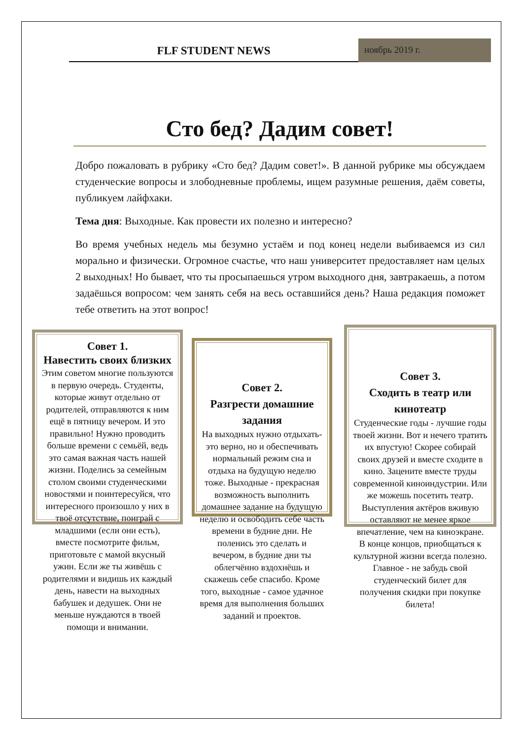FLF STUDENT NEWS
ноябрь 2019 г.
Сто бед? Дадим совет!
Добро пожаловать в рубрику «Сто бед? Дадим совет!». В данной рубрике мы обсуждаем студенческие вопросы и злободневные проблемы, ищем разумные решения, даём советы, публикуем лайфхаки.
Тема дня: Выходные. Как провести их полезно и интересно?
Во время учебных недель мы безумно устаём и под конец недели выбиваемся из сил морально и физически. Огромное счастье, что наш университет предоставляет нам целых 2 выходных! Но бывает, что ты просыпаешься утром выходного дня, завтракаешь, а потом задаёшься вопросом: чем занять себя на весь оставшийся день? Наша редакция поможет тебе ответить на этот вопрос!
Совет 1.
Навестить своих близких
Этим советом многие пользуются в первую очередь. Студенты, которые живут отдельно от родителей, отправляются к ним ещё в пятницу вечером. И это правильно! Нужно проводить больше времени с семьёй, ведь это самая важная часть нашей жизни. Поделись за семейным столом своими студенческими новостями и поинтересуйся, что интересного произошло у них в твоё отсутствие, поиграй с младшими (если они есть), вместе посмотрите фильм, приготовьте с мамой вкусный ужин. Если же ты живёшь с родителями и видишь их каждый день, навести на выходных бабушек и дедушек. Они не меньше нуждаются в твоей помощи и внимании.
Совет 2.
Разгрести домашние задания
На выходных нужно отдыхать- это верно, но и обеспечивать нормальный режим сна и отдыха на будущую неделю тоже. Выходные - прекрасная возможность выполнить домашнее задание на будущую неделю и освободить себе часть времени в будние дни. Не поленись это сделать и вечером, в будние дни ты облегчённо вздохнёшь и скажешь себе спасибо. Кроме того, выходные - самое удачное время для выполнения больших заданий и проектов.
Совет 3.
Сходить в театр или кинотеатр
Студенческие годы - лучшие годы твоей жизни. Вот и нечего тратить их впустую! Скорее собирай своих друзей и вместе сходите в кино. Зацените вместе труды современной киноиндустрии. Или же можешь посетить театр. Выступления актёров вживую оставляют не менее яркое впечатление, чем на киноэкране. В конце концов, приобщаться к культурной жизни всегда полезно. Главное - не забудь свой студенческий билет для получения скидки при покупке билета!